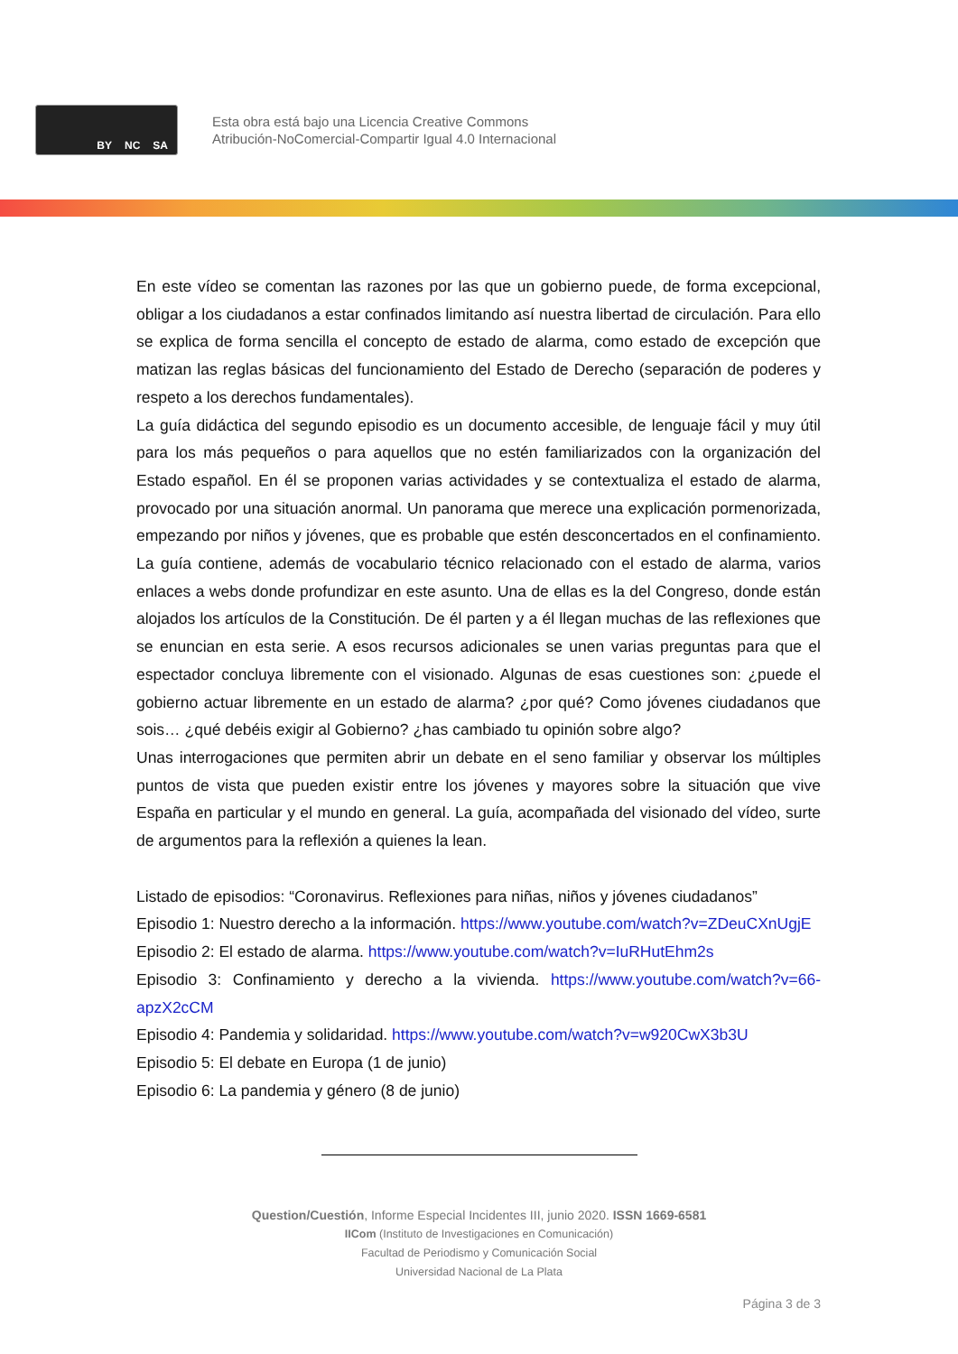BY NC SA
Esta obra está bajo una Licencia Creative Commons
Atribución-NoComercial-Compartir Igual 4.0 Internacional
En este vídeo se comentan las razones por las que un gobierno puede, de forma excepcional, obligar a los ciudadanos a estar confinados limitando así nuestra libertad de circulación. Para ello se explica de forma sencilla el concepto de estado de alarma, como estado de excepción que matizan las reglas básicas del funcionamiento del Estado de Derecho (separación de poderes y respeto a los derechos fundamentales).
La guía didáctica del segundo episodio es un documento accesible, de lenguaje fácil y muy útil para los más pequeños o para aquellos que no estén familiarizados con la organización del Estado español. En él se proponen varias actividades y se contextualiza el estado de alarma, provocado por una situación anormal. Un panorama que merece una explicación pormenorizada, empezando por niños y jóvenes, que es probable que estén desconcertados en el confinamiento. La guía contiene, además de vocabulario técnico relacionado con el estado de alarma, varios enlaces a webs donde profundizar en este asunto. Una de ellas es la del Congreso, donde están alojados los artículos de la Constitución. De él parten y a él llegan muchas de las reflexiones que se enuncian en esta serie. A esos recursos adicionales se unen varias preguntas para que el espectador concluya libremente con el visionado. Algunas de esas cuestiones son: ¿puede el gobierno actuar libremente en un estado de alarma? ¿por qué? Como jóvenes ciudadanos que sois… ¿qué debéis exigir al Gobierno? ¿has cambiado tu opinión sobre algo?
Unas interrogaciones que permiten abrir un debate en el seno familiar y observar los múltiples puntos de vista que pueden existir entre los jóvenes y mayores sobre la situación que vive España en particular y el mundo en general. La guía, acompañada del visionado del vídeo, surte de argumentos para la reflexión a quienes la lean.
Listado de episodios: “Coronavirus. Reflexiones para niñas, niños y jóvenes ciudadanos”
Episodio 1: Nuestro derecho a la información. https://www.youtube.com/watch?v=ZDeuCXnUgjE
Episodio 2: El estado de alarma. https://www.youtube.com/watch?v=IuRHutEhm2s
Episodio 3: Confinamiento y derecho a la vivienda. https://www.youtube.com/watch?v=66-apzX2cCM
Episodio 4: Pandemia y solidaridad. https://www.youtube.com/watch?v=w920CwX3b3U
Episodio 5: El debate en Europa (1 de junio)
Episodio 6: La pandemia y género (8 de junio)
Question/Cuestión, Informe Especial Incidentes III, junio 2020. ISSN 1669-6581
IICom (Instituto de Investigaciones en Comunicación)
Facultad de Periodismo y Comunicación Social
Universidad Nacional de La Plata
Página 3 de 3